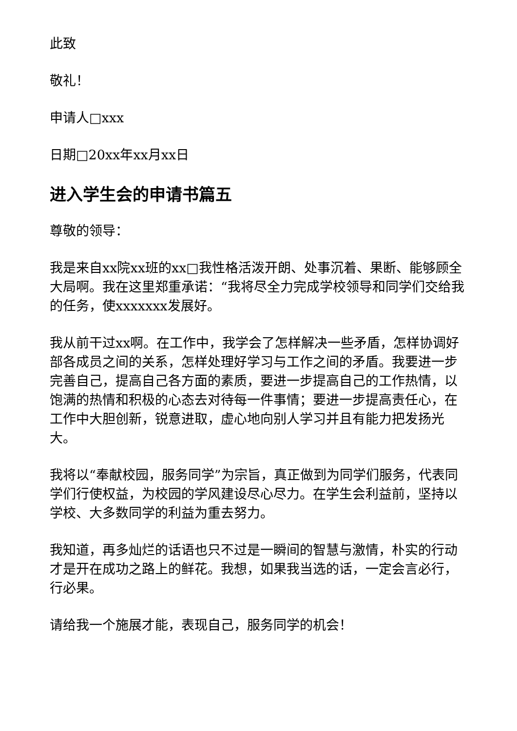此致
敬礼！
申请人□xxx
日期□20xx年xx月xx日
进入学生会的申请书篇五
尊敬的领导：
我是来自xx院xx班的xx□我性格活泼开朗、处事沉着、果断、能够顾全大局啊。我在这里郑重承诺：“我将尽全力完成学校领导和同学们交给我的任务，使xxxxxxx发展好。
我从前干过xx啊。在工作中，我学会了怎样解决一些矛盾，怎样协调好部各成员之间的关系，怎样处理好学习与工作之间的矛盾。我要进一步完善自己，提高自己各方面的素质，要进一步提高自己的工作热情，以饱满的热情和积极的心态去对待每一件事情；要进一步提高责任心，在工作中大胆创新，锐意进取，虚心地向别人学习并且有能力把发扬光大。
我将以“奉献校园，服务同学”为宗旨，真正做到为同学们服务，代表同学们行使权益，为校园的学风建设尽心尽力。在学生会利益前，坚持以学校、大多数同学的利益为重去努力。
我知道，再多灿烂的话语也只不过是一瞬间的智慧与激情，朴实的行动才是开在成功之路上的鲜花。我想，如果我当选的话，一定会言必行，行必果。
请给我一个施展才能，表现自己，服务同学的机会！